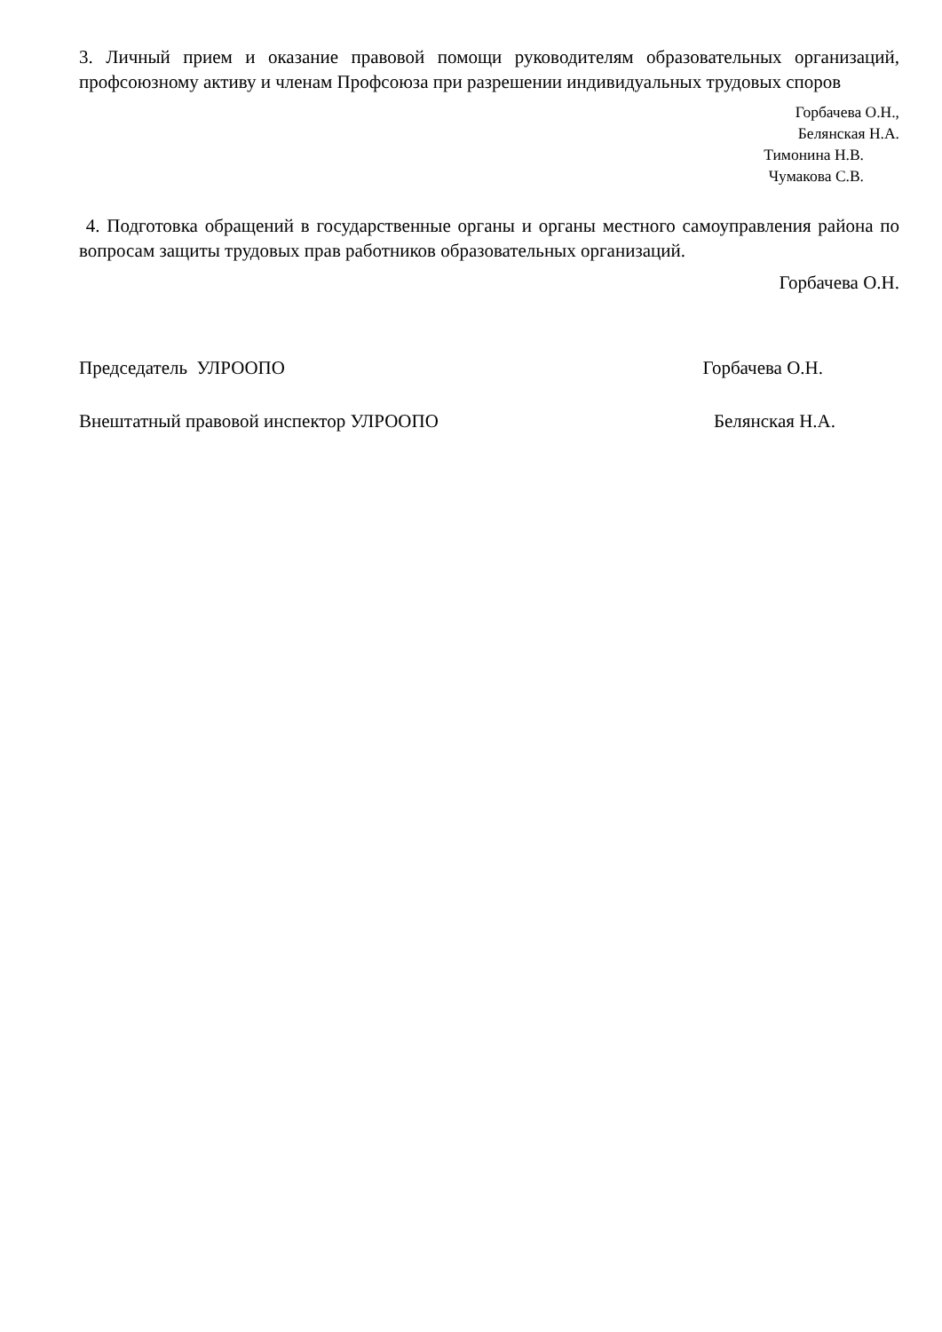3. Личный прием и оказание правовой помощи руководителям образовательных организаций, профсоюзному активу и членам Профсоюза при разрешении индивидуальных трудовых споров
Горбачева О.Н.,
Белянская Н.А.
Тимонина Н.В.
Чумакова С.В.
4. Подготовка обращений в государственные органы и органы местного самоуправления района по вопросам защиты трудовых прав работников образовательных организаций.
Горбачева О.Н.
Председатель УЛРООПО Горбачева О.Н.
Внештатный правовой инспектор УЛРООПО Белянская Н.А.